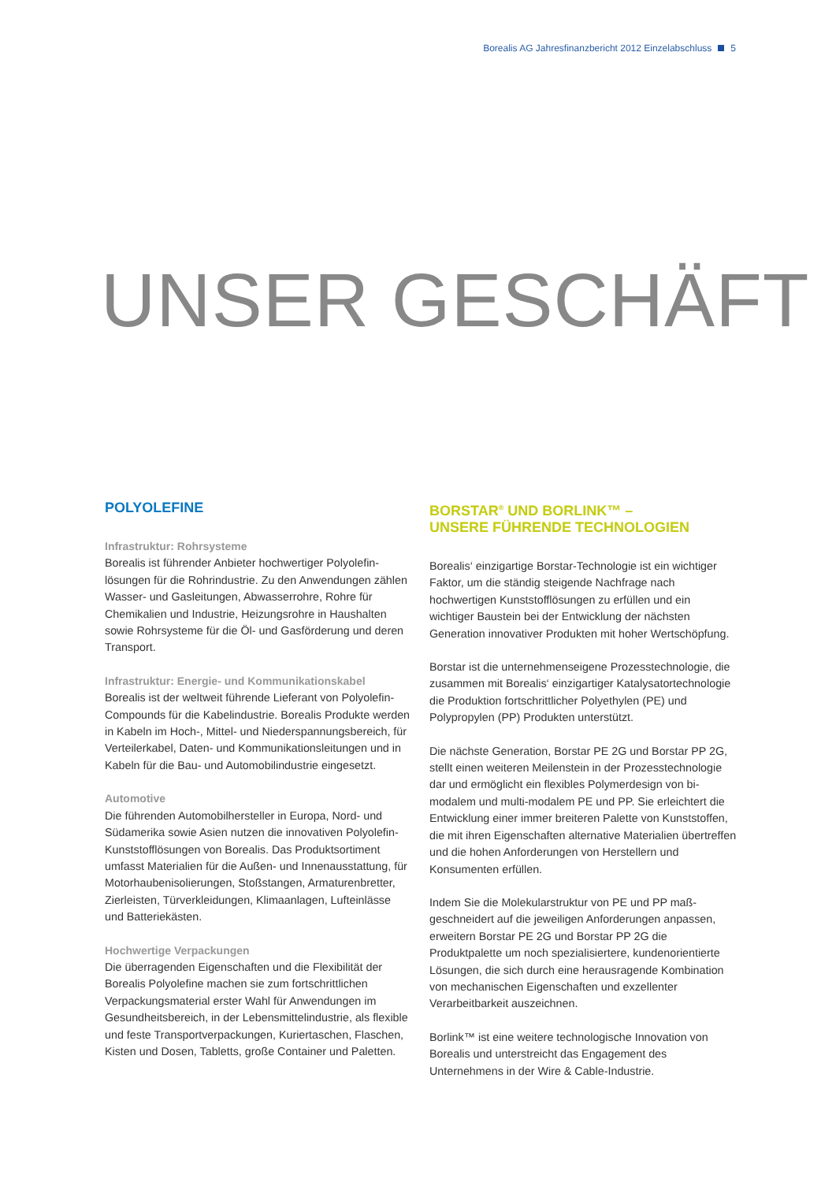Borealis AG Jahresfinanzbericht 2012 Einzelabschluss 5
UNSER GESCHÄFT
POLYOLEFINE
Infrastruktur: Rohrsysteme
Borealis ist führender Anbieter hochwertiger Polyolefin­lösungen für die Rohrindustrie. Zu den Anwendungen zählen Wasser- und Gasleitungen, Abwasserrohre, Rohre für Chemikalien und Industrie, Heizungsrohre in Haushalten sowie Rohrsysteme für die Öl- und Gasförderung und deren Transport.
Infrastruktur: Energie- und Kommunikationskabel
Borealis ist der weltweit führende Lieferant von Polyolefin-Compounds für die Kabelindustrie. Borealis Produkte werden in Kabeln im Hoch-, Mittel- und Niederspannungsbereich, für Verteilerkabel, Daten- und Kommunikationsleitungen und in Kabeln für die Bau- und Automobilindustrie eingesetzt.
Automotive
Die führenden Automobilhersteller in Europa, Nord- und Südamerika sowie Asien nutzen die innovativen Polyolefin-Kunststofflösungen von Borealis. Das Produktsortiment umfasst Materialien für die Außen- und Innenausstattung, für Motorhaubenisolierungen, Stoßstangen, Armaturenbretter, Zierleisten, Türverkleidungen, Klimaanlagen, Lufteinlässe und Batteriekästen.
Hochwertige Verpackungen
Die überragenden Eigenschaften und die Flexibilität der Borealis Polyolefine machen sie zum fortschrittlichen Verpackungsmaterial erster Wahl für Anwendungen im Gesundheitsbereich, in der Lebensmittelindustrie, als flexible und feste Transportverpackungen, Kuriertaschen, Flaschen, Kisten und Dosen, Tabletts, große Container und Paletten.
BORSTAR<sup>®</sup> UND BORLINK™ –
UNSERE FÜHRENDE TECHNOLOGIEN
Borealis‘ einzigartige Borstar-Technologie ist ein wichtiger Faktor, um die ständig steigende Nachfrage nach hochwertigen Kunststofflösungen zu erfüllen und ein wichtiger Baustein bei der Entwicklung der nächsten Generation innovativer Produkten mit hoher Wertschöpfung.
Borstar ist die unternehmenseigene Prozesstechnologie, die zusammen mit Borealis‘ einzigartiger Katalysator­technologie die Produktion fortschrittlicher Polyethylen (PE) und Polypropylen (PP) Produkten unterstützt.
Die nächste Generation, Borstar PE 2G und Borstar PP 2G, stellt einen weiteren Meilenstein in der Prozesstechnologie dar und ermöglicht ein flexibles Polymerdesign von bi-modalem und multi-modalem PE und PP. Sie erleichtert die Entwicklung einer immer breiteren Palette von Kunststoffen, die mit ihren Eigenschaften alternative Materialien übertreffen und die hohen Anforderungen von Herstellern und Konsumenten erfüllen.
Indem Sie die Molekularstruktur von PE und PP maß­geschneidert auf die jeweiligen Anforderungen anpas­sen, erweitern Borstar PE 2G und Borstar PP 2G die Produktpalette um noch spezialisiertere, kundenorien­tierte Lösungen, die sich durch eine herausragende Kombination von mechanischen Eigenschaften und exzellenter Verarbeitbarkeit auszeichnen.
Borlink™ ist eine weitere technologische Innovation von Borealis und unterstreicht das Engagement des Unternehmens in der Wire & Cable-Industrie.